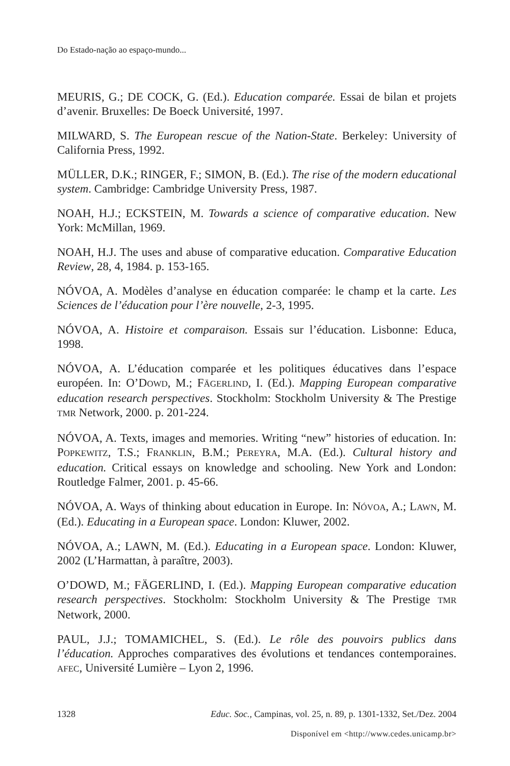Do Estado-nação ao espaço-mundo...
MEURIS, G.; DE COCK, G. (Ed.). Education comparée. Essai de bilan et projets d’avenir. Bruxelles: De Boeck Université, 1997.
MILWARD, S. The European rescue of the Nation-State. Berkeley: University of California Press, 1992.
MÜLLER, D.K.; RINGER, F.; SIMON, B. (Ed.). The rise of the modern educational system. Cambridge: Cambridge University Press, 1987.
NOAH, H.J.; ECKSTEIN, M. Towards a science of comparative education. New York: McMillan, 1969.
NOAH, H.J. The uses and abuse of comparative education. Comparative Education Review, 28, 4, 1984. p. 153-165.
NÓVOA, A. Modèles d’analyse en éducation comparée: le champ et la carte. Les Sciences de l’éducation pour l’ère nouvelle, 2-3, 1995.
NÓVOA, A. Histoire et comparaison. Essais sur l’éducation. Lisbonne: Educa, 1998.
NÓVOA, A. L’éducation comparée et les politiques éducatives dans l’espace européen. In: O’DOWD, M.; FÄGERLIND, I. (Ed.). Mapping European comparative education research perspectives. Stockholm: Stockholm University & The Prestige TMR Network, 2000. p. 201-224.
NÓVOA, A. Texts, images and memories. Writing “new” histories of education. In: POPKEWITZ, T.S.; FRANKLIN, B.M.; PEREYRA, M.A. (Ed.). Cultural history and education. Critical essays on knowledge and schooling. New York and London: Routledge Falmer, 2001. p. 45-66.
NÓVOA, A. Ways of thinking about education in Europe. In: NÓVOA, A.; LAWN, M. (Ed.). Educating in a European space. London: Kluwer, 2002.
NÓVOA, A.; LAWN, M. (Ed.). Educating in a European space. London: Kluwer, 2002 (L’Harmattan, à paraître, 2003).
O’DOWD, M.; FÄGERLIND, I. (Ed.). Mapping European comparative education research perspectives. Stockholm: Stockholm University & The Prestige TMR Network, 2000.
PAUL, J.J.; TOMAMICHEL, S. (Ed.). Le rôle des pouvoirs publics dans l’éducation. Approches comparatives des évolutions et tendances contemporaines. AFEC, Université Lumière – Lyon 2, 1996.
1328 Educ. Soc., Campinas, vol. 25, n. 89, p. 1301-1332, Set./Dez. 2004
Disponível em <http://www.cedes.unicamp.br>